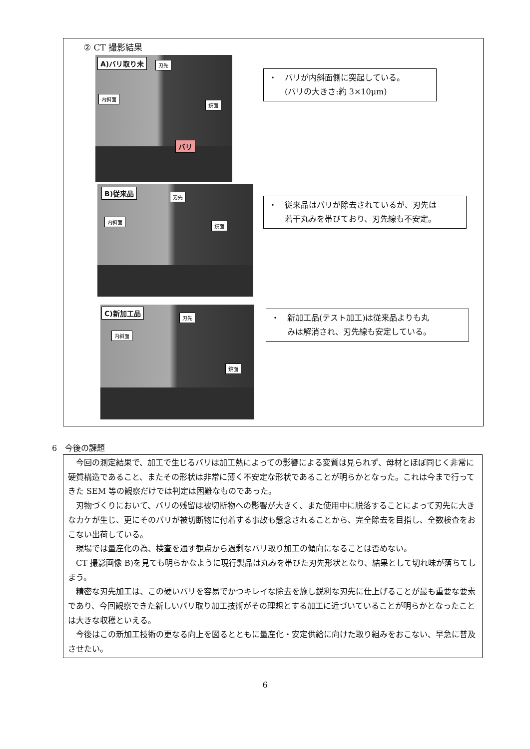② CT 撮影結果
A)バリ取り未 刃先
内斜面
鏡面
バリ
・　バリが内斜面側に突起している。
　　(バリの大きさ:約 3×10μm)
B)従来品 刃先
内斜面
鏡面
・　従来品はバリが除去されているが、刃先は
　　若干丸みを帯びており、刃先線も不安定。
C)新加工品
刃先
内斜面
鏡面
・　新加工品(テスト加工)は従来品よりも丸
　　みは解消され、刃先線も安定している。
6　今後の課題
今回の測定結果で、加工で生じるバリは加工熱によっての影響による変質は見られず、母材とほぼ同じく非常に硬質構造であること、またその形状は非常に薄く不安定な形状であることが明らかとなった。これは今まで行ってきた SEM 等の観察だけでは判定は困難なものであった。
刃物づくりにおいて、バリの残留は被切断物への影響が大きく、また使用中に脱落することによって刃先に大きなカケが生じ、更にそのバリが被切断物に付着する事故も懸念されることから、完全除去を目指し、全数検査をおこない出荷している。
現場では量産化の為、検査を通す観点から過剰なバリ取り加工の傾向になることは否めない。
CT 撮影画像 B)を見ても明らかなように現行製品は丸みを帯びた刃先形状となり、結果として切れ味が落ちてしまう。
精密な刃先加工は、この硬いバリを容易でかつキレイな除去を施し鋭利な刃先に仕上げることが最も重要な要素であり、今回観察できた新しいバリ取り加工技術がその理想とする加工に近づいていることが明らかとなったことは大きな収穫といえる。
今後はこの新加工技術の更なる向上を図るとともに量産化・安定供給に向けた取り組みをおこない、早急に普及させたい。
6